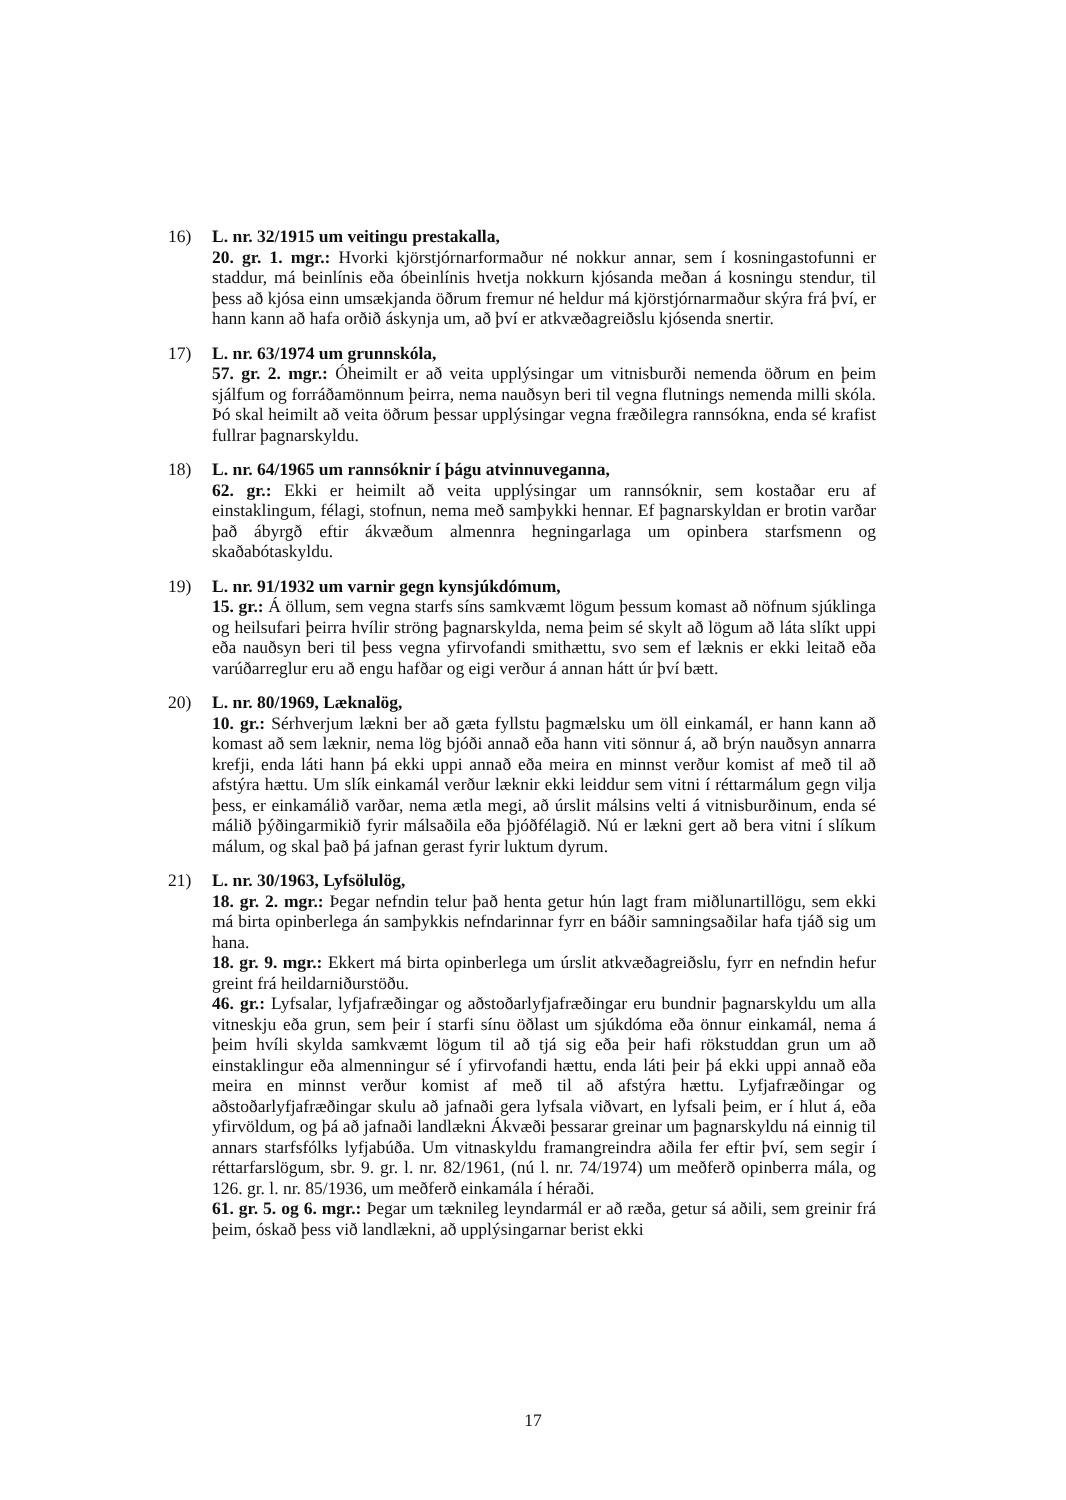16) L. nr. 32/1915 um veitingu prestakalla,
20. gr. 1. mgr.: Hvorki kjörstjórnarformaður né nokkur annar, sem í kosningastofunni er staddur, má beinlínis eða óbeinlínis hvetja nokkurn kjósanda meðan á kosningu stendur, til þess að kjósa einn umsækjanda öðrum fremur né heldur má kjörstjórnarmaður skýra frá því, er hann kann að hafa orðið áskynja um, að því er atkvæðagreiðslu kjósenda snertir.
17) L. nr. 63/1974 um grunnskóla,
57. gr. 2. mgr.: Óheimilt er að veita upplýsingar um vitnisburði nemenda öðrum en þeim sjálfum og forráðamönnum þeirra, nema nauðsyn beri til vegna flutnings nemenda milli skóla. Þó skal heimilt að veita öðrum þessar upplýsingar vegna fræðilegra rannsókna, enda sé krafist fullrar þagnarskyldu.
18) L. nr. 64/1965 um rannsóknir í þágu atvinnuveganna,
62. gr.: Ekki er heimilt að veita upplýsingar um rannsóknir, sem kostaðar eru af einstaklingum, félagi, stofnun, nema með samþykki hennar. Ef þagnarskyldan er brotin varðar það ábyrgð eftir ákvæðum almennra hegningarlaga um opinbera starfsmenn og skaðabótaskyldu.
19) L. nr. 91/1932 um varnir gegn kynsjúkdómum,
15. gr.: Á öllum, sem vegna starfs síns samkvæmt lögum þessum komast að nöfnum sjúklinga og heilsufari þeirra hvílir ströng þagnarskylda, nema þeim sé skylt að lögum að láta slíkt uppi eða nauðsyn beri til þess vegna yfirvofandi smithættu, svo sem ef læknis er ekki leitað eða varúðarreglur eru að engu hafðar og eigi verður á annan hátt úr því bætt.
20) L. nr. 80/1969, Læknalög,
10. gr.: Sérhverjum lækni ber að gæta fyllstu þagmælsku um öll einkamál, er hann kann að komast að sem læknir, nema lög bjóði annað eða hann viti sönnur á, að brýn nauðsyn annarra krefji, enda láti hann þá ekki uppi annað eða meira en minnst verður komist af með til að afstýra hættu. Um slík einkamál verður læknir ekki leiddur sem vitni í réttarmálum gegn vilja þess, er einkamálið varðar, nema ætla megi, að úrslit málsins velti á vitnisburðinum, enda sé málið þýðingarmikið fyrir málsaðila eða þjóðfélagið. Nú er lækni gert að bera vitni í slíkum málum, og skal það þá jafnan gerast fyrir luktum dyrum.
21) L. nr. 30/1963, Lyfsölulög,
18. gr. 2. mgr.: Þegar nefndin telur það henta getur hún lagt fram miðlunartillögu, sem ekki má birta opinberlega án samþykkis nefndarinnar fyrr en báðir samningsaðilar hafa tjáð sig um hana.
18. gr. 9. mgr.: Ekkert má birta opinberlega um úrslit atkvæðagreiðslu, fyrr en nefndin hefur greint frá heildarniðurstöðu.
46. gr.: Lyfsalar, lyfjafræðingar og aðstoðarlyfjafræðingar eru bundnir þagnarskyldu um alla vitneskju eða grun, sem þeir í starfi sínu öðlast um sjúkdóma eða önnur einkamál, nema á þeim hvíli skylda samkvæmt lögum til að tjá sig eða þeir hafi rökstuddan grun um að einstaklingur eða almenningur sé í yfirvofandi hættu, enda láti þeir þá ekki uppi annað eða meira en minnst verður komist af með til að afstýra hættu. Lyfjafræðingar og aðstoðarlyfjafræðingar skulu að jafnaði gera lyfsala viðvart, en lyfsali þeim, er í hlut á, eða yfirvöldum, og þá að jafnaði landlækni Ákvæði þessarar greinar um þagnarskyldu ná einnig til annars starfsfólks lyfjabúða. Um vitnaskyldu framangreindra aðila fer eftir því, sem segir í réttarfarslögum, sbr. 9. gr. l. nr. 82/1961, (nú l. nr. 74/1974) um meðferð opinberra mála, og 126. gr. l. nr. 85/1936, um meðferð einkamála í héraði.
61. gr. 5. og 6. mgr.: Þegar um tæknileg leyndarmál er að ræða, getur sá aðili, sem greinir frá þeim, óskað þess við landlækni, að upplýsingarnar berist ekki
17